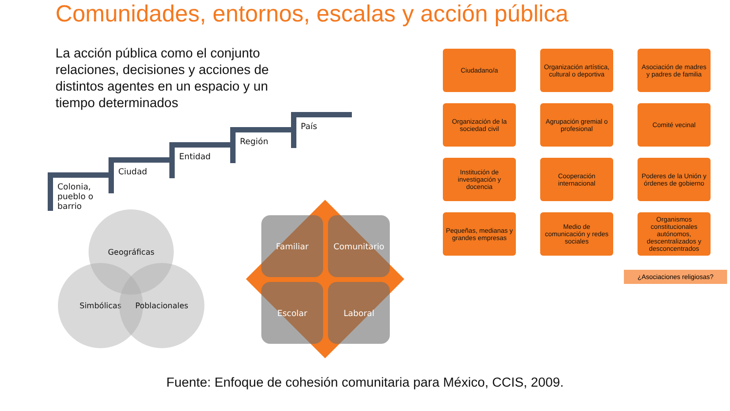Comunidades, entornos, escalas y acción pública
La acción pública como el conjunto relaciones, decisiones y acciones de distintos agentes en un espacio y un tiempo determinados
Colonia,
pueblo o
barrio
Ciudad
Entidad
Región
País
Geográficas
Simbólicas Poblacionales
Familiar
Comunitario
Escolar
Laboral
Ciudadano/a
Organización artística, cultural o deportiva
Asociación de madres y padres de familia
Organización de la sociedad civil
Agrupación gremial o profesional
Comité vecinal
Institución de investigación y docencia
Cooperación internacional
Poderes de la Unión y órdenes de gobierno
Pequeñas, medianas y grandes empresas
Medio de comunicación y redes sociales
Organismos constitucionales autónomos, descentralizados y desconcentrados
¿Asociaciones religiosas?
Fuente: Enfoque de cohesión comunitaria para México, CCIS, 2009.